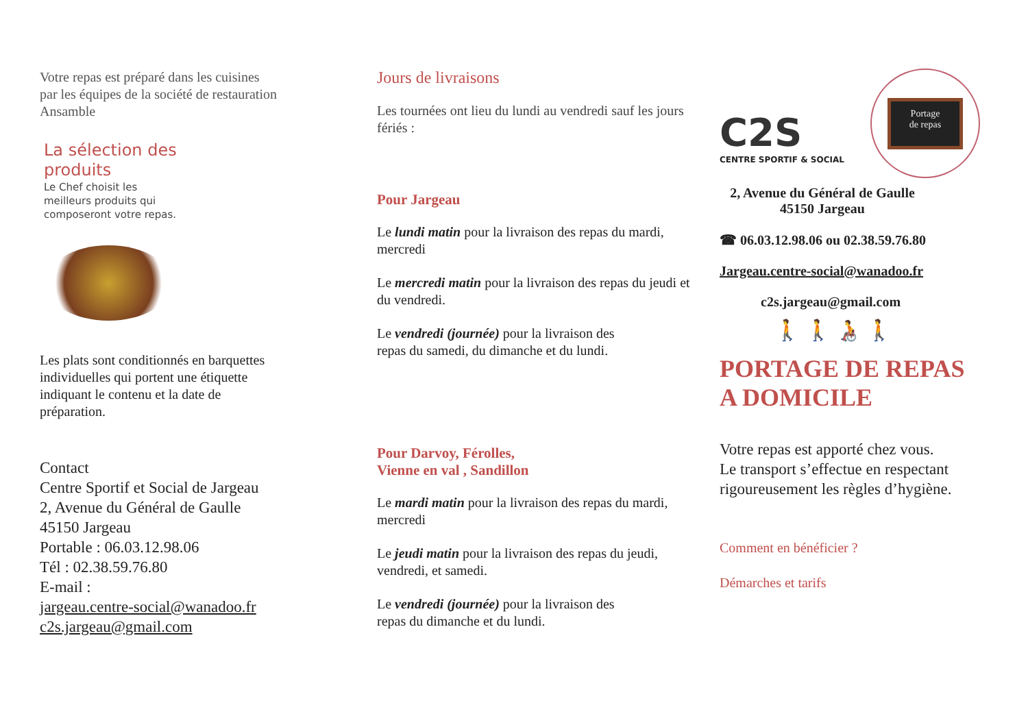Votre repas est préparé dans les cuisines par les équipes de la société de restauration Ansamble
La sélection des
produits
Le Chef choisit les meilleurs produits qui composeront votre repas.
Les plats sont conditionnés en barquettes individuelles qui portent une étiquette indiquant le contenu et la date de préparation.
Contact
Centre Sportif et Social de Jargeau
2, Avenue du Général de Gaulle
45150 Jargeau
Portable : 06.03.12.98.06
Tél : 02.38.59.76.80
E-mail :
jargeau.centre-social@wanadoo.fr
c2s.jargeau@gmail.com
Jours de livraisons
Les tournées ont lieu du lundi au vendredi sauf les jours fériés :
Pour Jargeau
Le lundi matin pour la livraison des repas du mardi, mercredi
Le mercredi matin pour la livraison des repas du jeudi et du vendredi.
Le vendredi (journée) pour la livraison des repas du samedi, du dimanche et du lundi.
Pour Darvoy, Férolles,
Vienne en val , Sandillon
Le mardi matin pour la livraison des repas du mardi, mercredi
Le jeudi matin pour la livraison des repas du jeudi, vendredi, et samedi.
Le vendredi (journée) pour la livraison des repas du dimanche et du lundi.
C2S
CENTRE SPORTIF & SOCIAL
Portage
de repas
2, Avenue du Général de Gaulle
45150 Jargeau
☎ 06.03.12.98.06 ou 02.38.59.76.80
Jargeau.centre-social@wanadoo.fr
c2s.jargeau@gmail.com
🚶 🚶 🧑‍🦽 🚶
PORTAGE DE REPAS
A DOMICILE
Votre repas est apporté chez vous.
Le transport s’effectue en respectant rigoureusement les règles d’hygiène.
Comment en bénéficier ?
Démarches et tarifs